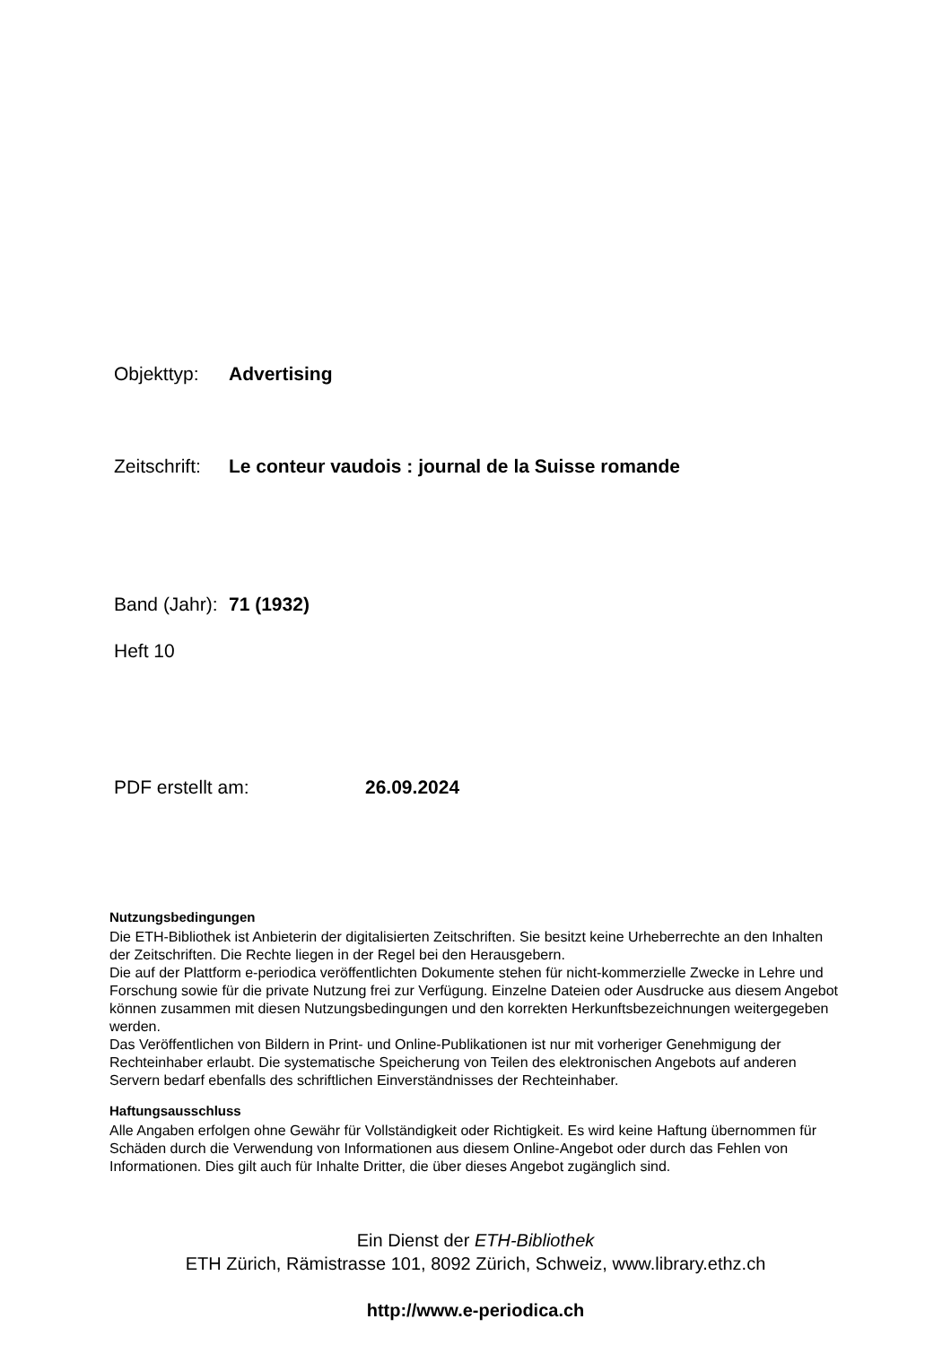Objekttyp: Advertising
Zeitschrift: Le conteur vaudois : journal de la Suisse romande
Band (Jahr): 71 (1932)
Heft 10
PDF erstellt am: 26.09.2024
Nutzungsbedingungen
Die ETH-Bibliothek ist Anbieterin der digitalisierten Zeitschriften. Sie besitzt keine Urheberrechte an den Inhalten der Zeitschriften. Die Rechte liegen in der Regel bei den Herausgebern.
Die auf der Plattform e-periodica veröffentlichten Dokumente stehen für nicht-kommerzielle Zwecke in Lehre und Forschung sowie für die private Nutzung frei zur Verfügung. Einzelne Dateien oder Ausdrucke aus diesem Angebot können zusammen mit diesen Nutzungsbedingungen und den korrekten Herkunftsbezeichnungen weitergegeben werden.
Das Veröffentlichen von Bildern in Print- und Online-Publikationen ist nur mit vorheriger Genehmigung der Rechteinhaber erlaubt. Die systematische Speicherung von Teilen des elektronischen Angebots auf anderen Servern bedarf ebenfalls des schriftlichen Einverständnisses der Rechteinhaber.
Haftungsausschluss
Alle Angaben erfolgen ohne Gewähr für Vollständigkeit oder Richtigkeit. Es wird keine Haftung übernommen für Schäden durch die Verwendung von Informationen aus diesem Online-Angebot oder durch das Fehlen von Informationen. Dies gilt auch für Inhalte Dritter, die über dieses Angebot zugänglich sind.
Ein Dienst der ETH-Bibliothek
ETH Zürich, Rämistrasse 101, 8092 Zürich, Schweiz, www.library.ethz.ch
http://www.e-periodica.ch